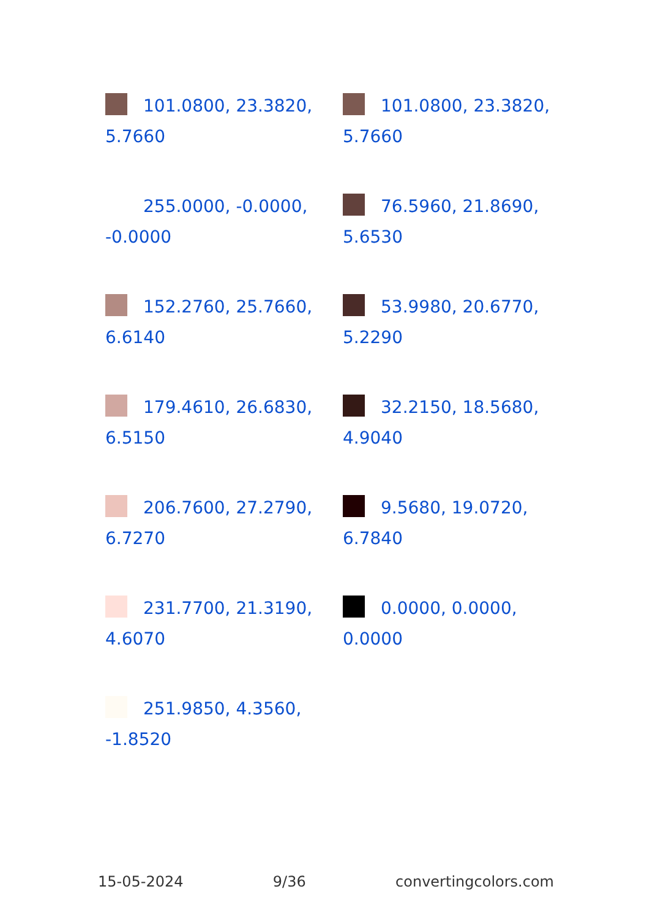101.0800, 23.3820, 5.7660
101.0800, 23.3820, 5.7660
255.0000, -0.0000, -0.0000
76.5960, 21.8690, 5.6530
152.2760, 25.7660, 6.6140
53.9980, 20.6770, 5.2290
179.4610, 26.6830, 6.5150
32.2150, 18.5680, 4.9040
206.7600, 27.2790, 6.7270
9.5680, 19.0720, 6.7840
231.7700, 21.3190, 4.6070
0.0000, 0.0000, 0.0000
251.9850, 4.3560, -1.8520
15-05-2024 9/36 convertingcolors.com